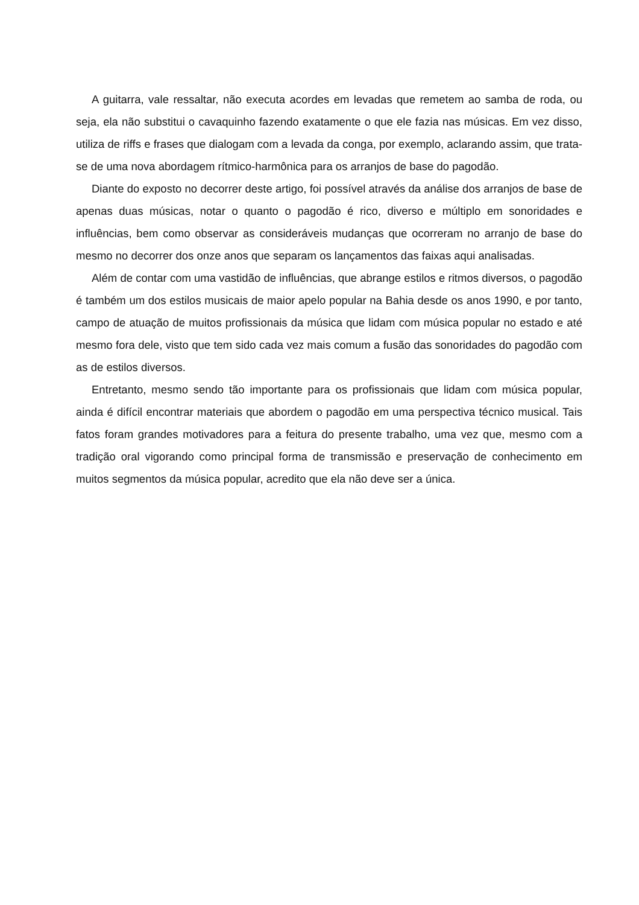A guitarra, vale ressaltar, não executa acordes em levadas que remetem ao samba de roda, ou seja, ela não substitui o cavaquinho fazendo exatamente o que ele fazia nas músicas. Em vez disso, utiliza de riffs e frases que dialogam com a levada da conga, por exemplo, aclarando assim, que trata-se de uma nova abordagem rítmico-harmônica para os arranjos de base do pagodão.
Diante do exposto no decorrer deste artigo, foi possível através da análise dos arranjos de base de apenas duas músicas, notar o quanto o pagodão é rico, diverso e múltiplo em sonoridades e influências, bem como observar as consideráveis mudanças que ocorreram no arranjo de base do mesmo no decorrer dos onze anos que separam os lançamentos das faixas aqui analisadas.
Além de contar com uma vastidão de influências, que abrange estilos e ritmos diversos, o pagodão é também um dos estilos musicais de maior apelo popular na Bahia desde os anos 1990, e por tanto, campo de atuação de muitos profissionais da música que lidam com música popular no estado e até mesmo fora dele, visto que tem sido cada vez mais comum a fusão das sonoridades do pagodão com as de estilos diversos.
Entretanto, mesmo sendo tão importante para os profissionais que lidam com música popular, ainda é difícil encontrar materiais que abordem o pagodão em uma perspectiva técnico musical. Tais fatos foram grandes motivadores para a feitura do presente trabalho, uma vez que, mesmo com a tradição oral vigorando como principal forma de transmissão e preservação de conhecimento em muitos segmentos da música popular, acredito que ela não deve ser a única.